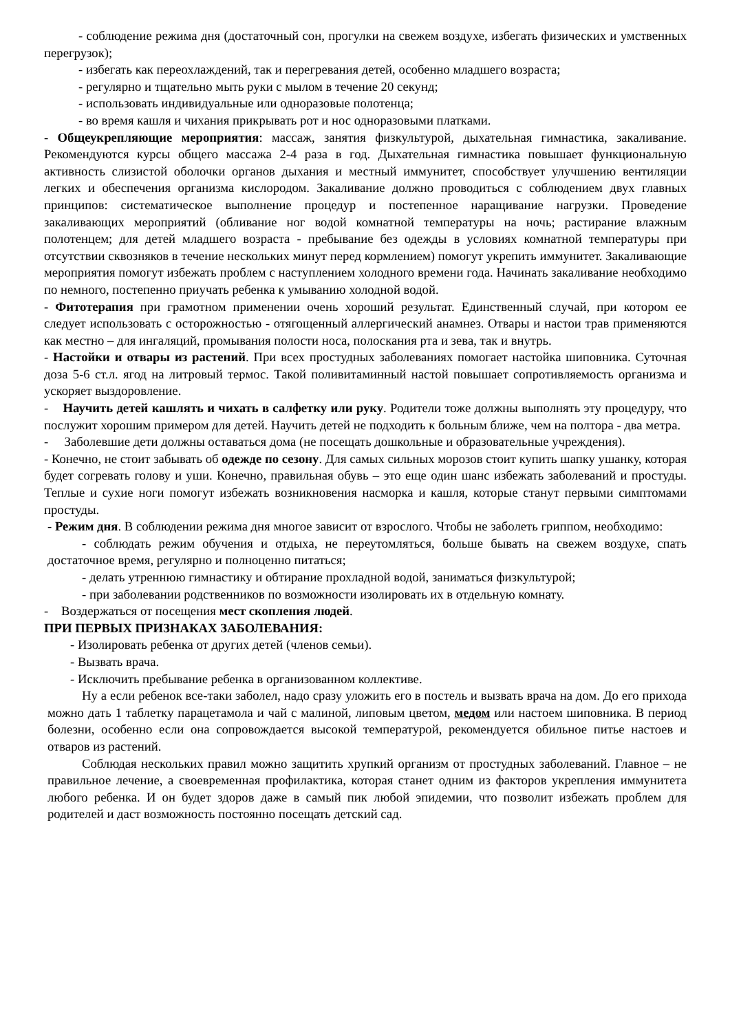- соблюдение режима дня (достаточный сон, прогулки на свежем воздухе, избегать физических и умственных перегрузок);
- избегать как переохлаждений, так и перегревания детей, особенно младшего возраста;
- регулярно и тщательно мыть руки с мылом в течение 20 секунд;
- использовать индивидуальные или одноразовые полотенца;
- во время кашля и чихания прикрывать рот и нос одноразовыми платками.
- Общеукрепляющие мероприятия: массаж, занятия физкультурой, дыхательная гимнастика, закаливание. Рекомендуются курсы общего массажа 2-4 раза в год. Дыхательная гимнастика повышает функциональную активность слизистой оболочки органов дыхания и местный иммунитет, способствует улучшению вентиляции легких и обеспечения организма кислородом. Закаливание должно проводиться с соблюдением двух главных принципов: систематическое выполнение процедур и постепенное наращивание нагрузки. Проведение закаливающих мероприятий (обливание ног водой комнатной температуры на ночь; растирание влажным полотенцем; для детей младшего возраста - пребывание без одежды в условиях комнатной температуры при отсутствии сквозняков в течение нескольких минут перед кормлением) помогут укрепить иммунитет. Закаливающие мероприятия помогут избежать проблем с наступлением холодного времени года. Начинать закаливание необходимо по немного, постепенно приучать ребенка к умыванию холодной водой.
- Фитотерапия при грамотном применении очень хороший результат. Единственный случай, при котором ее следует использовать с осторожностью - отягощенный аллергический анамнез. Отвары и настои трав применяются как местно – для ингаляций, промывания полости носа, полоскания рта и зева, так и внутрь.
- Настойки и отвары из растений. При всех простудных заболеваниях помогает настойка шиповника. Суточная доза 5-6 ст.л. ягод на литровый термос. Такой поливитаминный настой повышает сопротивляемость организма и ускоряет выздоровление.
- Научить детей кашлять и чихать в салфетку или руку. Родители тоже должны выполнять эту процедуру, что послужит хорошим примером для детей. Научить детей не подходить к больным ближе, чем на полтора - два метра.
- Заболевшие дети должны оставаться дома (не посещать дошкольные и образовательные учреждения).
- Конечно, не стоит забывать об одежде по сезону. Для самых сильных морозов стоит купить шапку ушанку, которая будет согревать голову и уши. Конечно, правильная обувь – это еще один шанс избежать заболеваний и простуды. Теплые и сухие ноги помогут избежать возникновения насморка и кашля, которые станут первыми симптомами простуды.
- Режим дня. В соблюдении режима дня многое зависит от взрослого. Чтобы не заболеть гриппом, необходимо:
- соблюдать режим обучения и отдыха, не переутомляться, больше бывать на свежем воздухе, спать достаточное время, регулярно и полноценно питаться;
- делать утреннюю гимнастику и обтирание прохладной водой, заниматься физкультурой;
- при заболевании родственников по возможности изолировать их в отдельную комнату.
- Воздержаться от посещения мест скопления людей.
ПРИ ПЕРВЫХ ПРИЗНАКАХ ЗАБОЛЕВАНИЯ:
- Изолировать ребенка от других детей (членов семьи).
- Вызвать врача.
- Исключить пребывание ребенка в организованном коллективе.
Ну а если ребенок все-таки заболел, надо сразу уложить его в постель и вызвать врача на дом. До его прихода можно дать 1 таблетку парацетамола и чай с малиной, липовым цветом, медом или настоем шиповника. В период болезни, особенно если она сопровождается высокой температурой, рекомендуется обильное питье настоев и отваров из растений.
Соблюдая нескольких правил можно защитить хрупкий организм от простудных заболеваний. Главное – не правильное лечение, а своевременная профилактика, которая станет одним из факторов укрепления иммунитета любого ребенка. И он будет здоров даже в самый пик любой эпидемии, что позволит избежать проблем для родителей и даст возможность постоянно посещать детский сад.